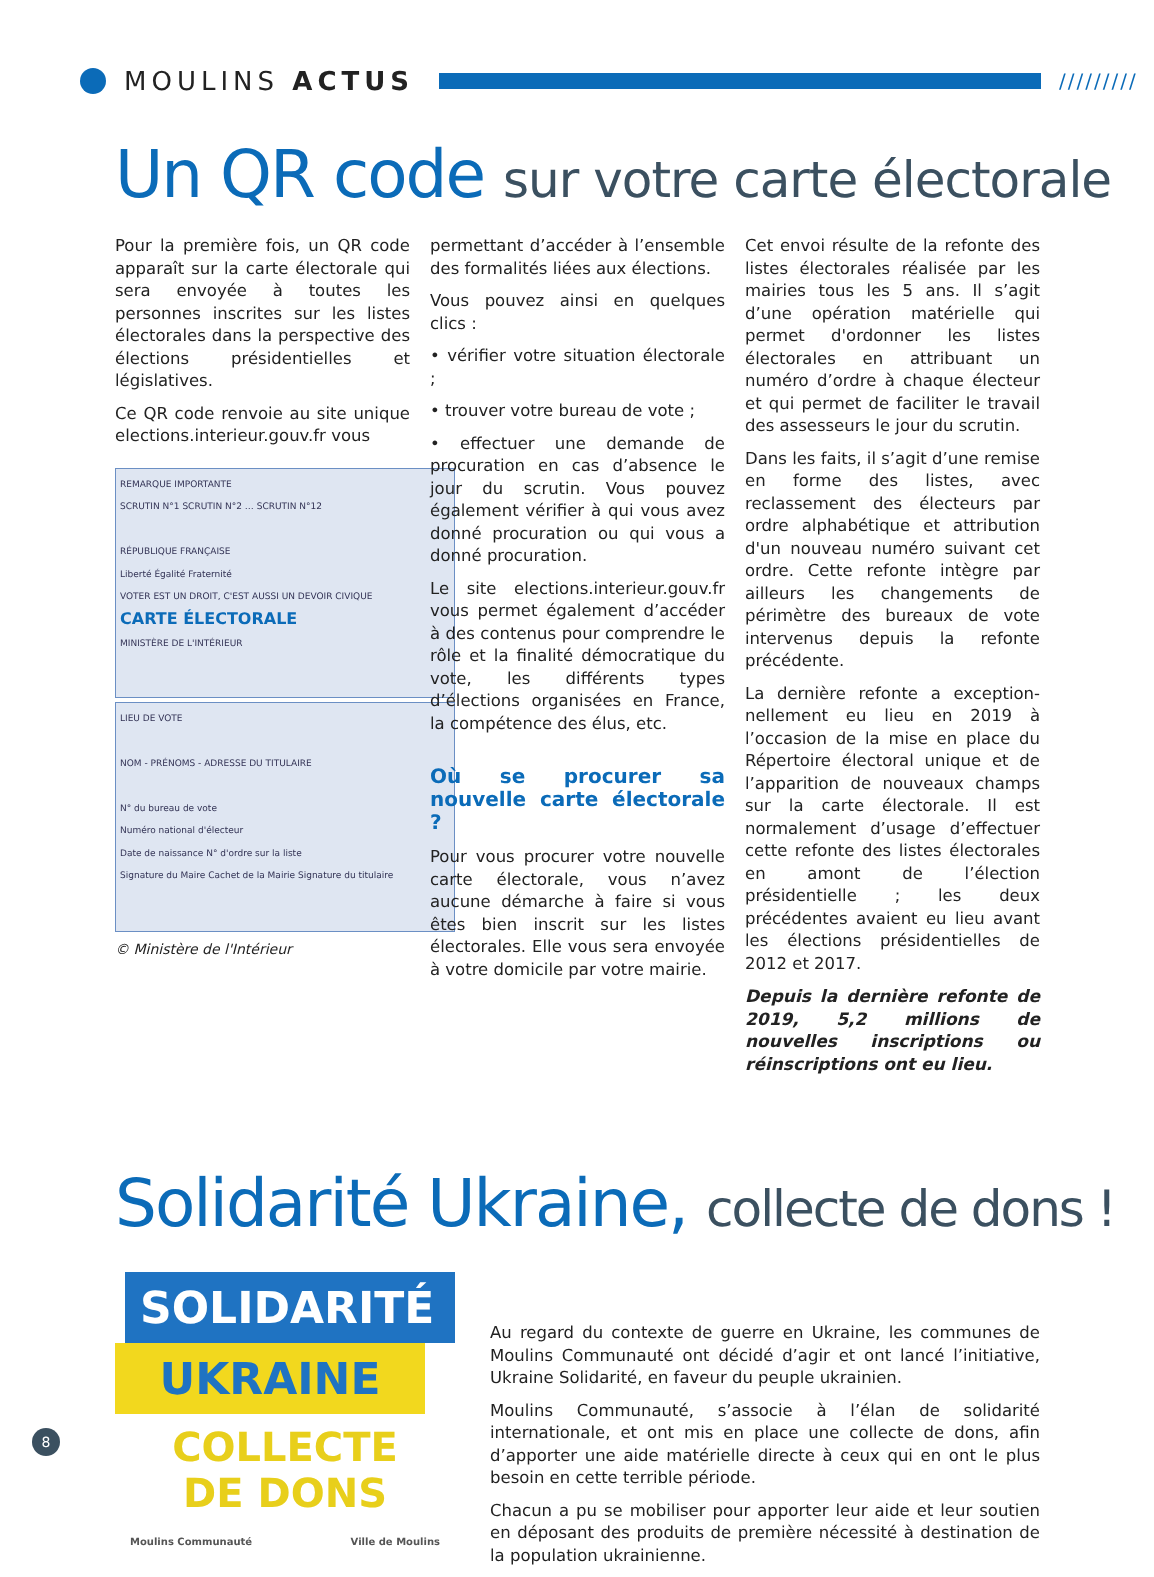MOULINS ACTUS
/////////
Un QR code sur votre carte électorale
Pour la première fois, un QR code apparaît sur la carte électorale qui sera envoyée à toutes les personnes inscrites sur les listes électorales dans la perspective des élections présidentielles et législatives.
Ce QR code renvoie au site unique elections.interieur.gouv.fr vous
REMARQUE IMPORTANTE
SCRUTIN N°1 SCRUTIN N°2 … SCRUTIN N°12
RÉPUBLIQUE FRANÇAISE
Liberté Égalité Fraternité
VOTER EST UN DROIT, C'EST AUSSI UN DEVOIR CIVIQUE
CARTE ÉLECTORALE
MINISTÈRE DE L'INTÉRIEUR
LIEU DE VOTE
NOM - PRÉNOMS - ADRESSE DU TITULAIRE
N° du bureau de vote
Numéro national d'électeur
Date de naissance N° d'ordre sur la liste
Signature du Maire Cachet de la Mairie Signature du titulaire
© Ministère de l'Intérieur
permettant d’accéder à l’ensemble des formalités liées aux élections.
Vous pouvez ainsi en quelques clics :
• vérifier votre situation électorale ;
• trouver votre bureau de vote ;
• effectuer une demande de procuration en cas d’absence le jour du scrutin. Vous pouvez également vérifier à qui vous avez donné procuration ou qui vous a donné procuration.
Le site elections.interieur.gouv.fr vous permet également d’accéder à des contenus pour comprendre le rôle et la finalité démocratique du vote, les différents types d’élections organisées en France, la compétence des élus, etc.
Où se procurer sa nouvelle carte électorale ?
Pour vous procurer votre nouvelle carte électorale, vous n’avez aucune démarche à faire si vous êtes bien inscrit sur les listes électorales. Elle vous sera envoyée à votre domicile par votre mairie.
Cet envoi résulte de la refonte des listes électorales réalisée par les mairies tous les 5 ans. Il s’agit d’une opération matérielle qui permet d'ordonner les listes électorales en attribuant un numéro d’ordre à chaque électeur et qui permet de faciliter le travail des assesseurs le jour du scrutin.
Dans les faits, il s’agit d’une remise en forme des listes, avec reclassement des électeurs par ordre alphabétique et attribution d'un nouveau numéro suivant cet ordre. Cette refonte intègre par ailleurs les changements de périmètre des bureaux de vote intervenus depuis la refonte précédente.
La dernière refonte a exception­nellement eu lieu en 2019 à l’occasion de la mise en place du Répertoire électoral unique et de l’apparition de nouveaux champs sur la carte électorale. Il est normalement d’usage d’effectuer cette refonte des listes électorales en amont de l’élection présidentielle ; les deux précédentes avaient eu lieu avant les élections présidentielles de 2012 et 2017.
Depuis la dernière refonte de 2019, 5,2 millions de nouvelles inscriptions ou réinscriptions ont eu lieu.
Solidarité Ukraine, collecte de dons !
SOLIDARITÉ
UKRAINE
COLLECTE
DE DONS
Moulins Communauté Ville de Moulins
Au regard du contexte de guerre en Ukraine, les communes de Moulins Communauté ont décidé d’agir et ont lancé l’initiative, Ukraine Solidarité, en faveur du peuple ukrainien.
Moulins Communauté, s’associe à l’élan de solidarité internationale, et ont mis en place une collecte de dons, afin d’apporter une aide matérielle directe à ceux qui en ont le plus besoin en cette terrible période.
Chacun a pu se mobiliser pour apporter leur aide et leur soutien en déposant des produits de première nécessité à destination de la population ukrainienne.
8